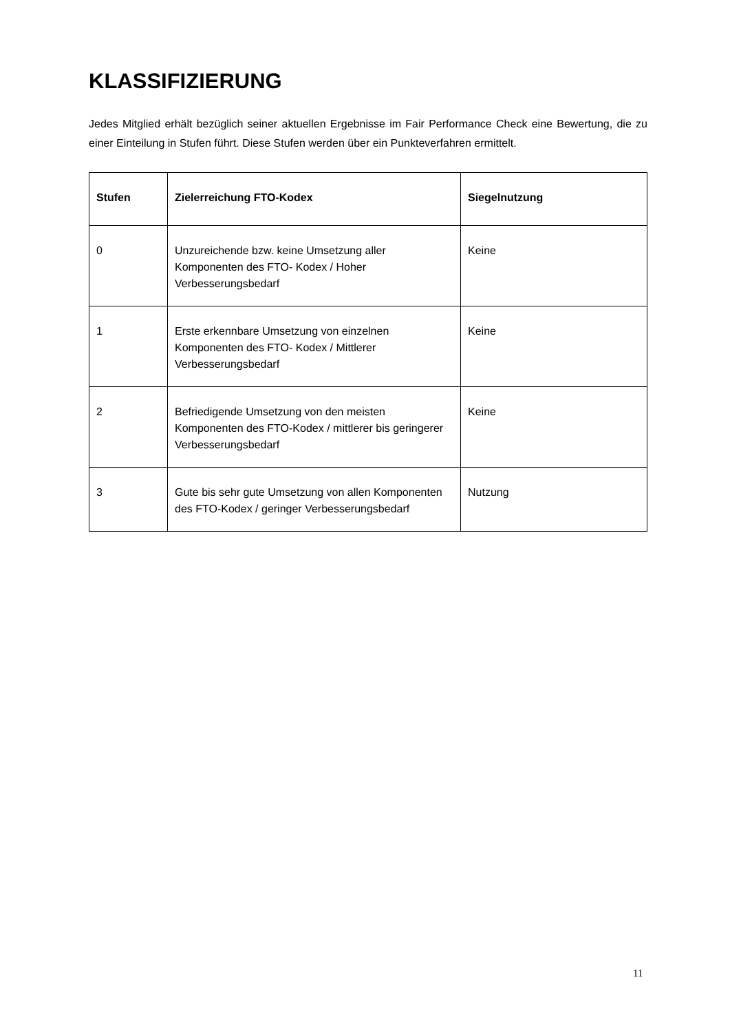KLASSIFIZIERUNG
Jedes Mitglied erhält bezüglich seiner aktuellen Ergebnisse im Fair Performance Check eine Bewertung, die zu einer Einteilung in Stufen führt. Diese Stufen werden über ein Punkteverfahren ermittelt.
| Stufen | Zielerreichung FTO-Kodex | Siegelnutzung |
| --- | --- | --- |
| 0 | Unzureichende bzw. keine Umsetzung aller Komponenten des FTO- Kodex / Hoher Verbesserungsbedarf | Keine |
| 1 | Erste erkennbare Umsetzung von einzelnen Komponenten des FTO- Kodex / Mittlerer Verbesserungsbedarf | Keine |
| 2 | Befriedigende Umsetzung von den meisten Komponenten des FTO-Kodex / mittlerer bis geringerer Verbesserungsbedarf | Keine |
| 3 | Gute bis sehr gute Umsetzung von allen Komponenten des FTO-Kodex / geringer Verbesserungsbedarf | Nutzung |
11